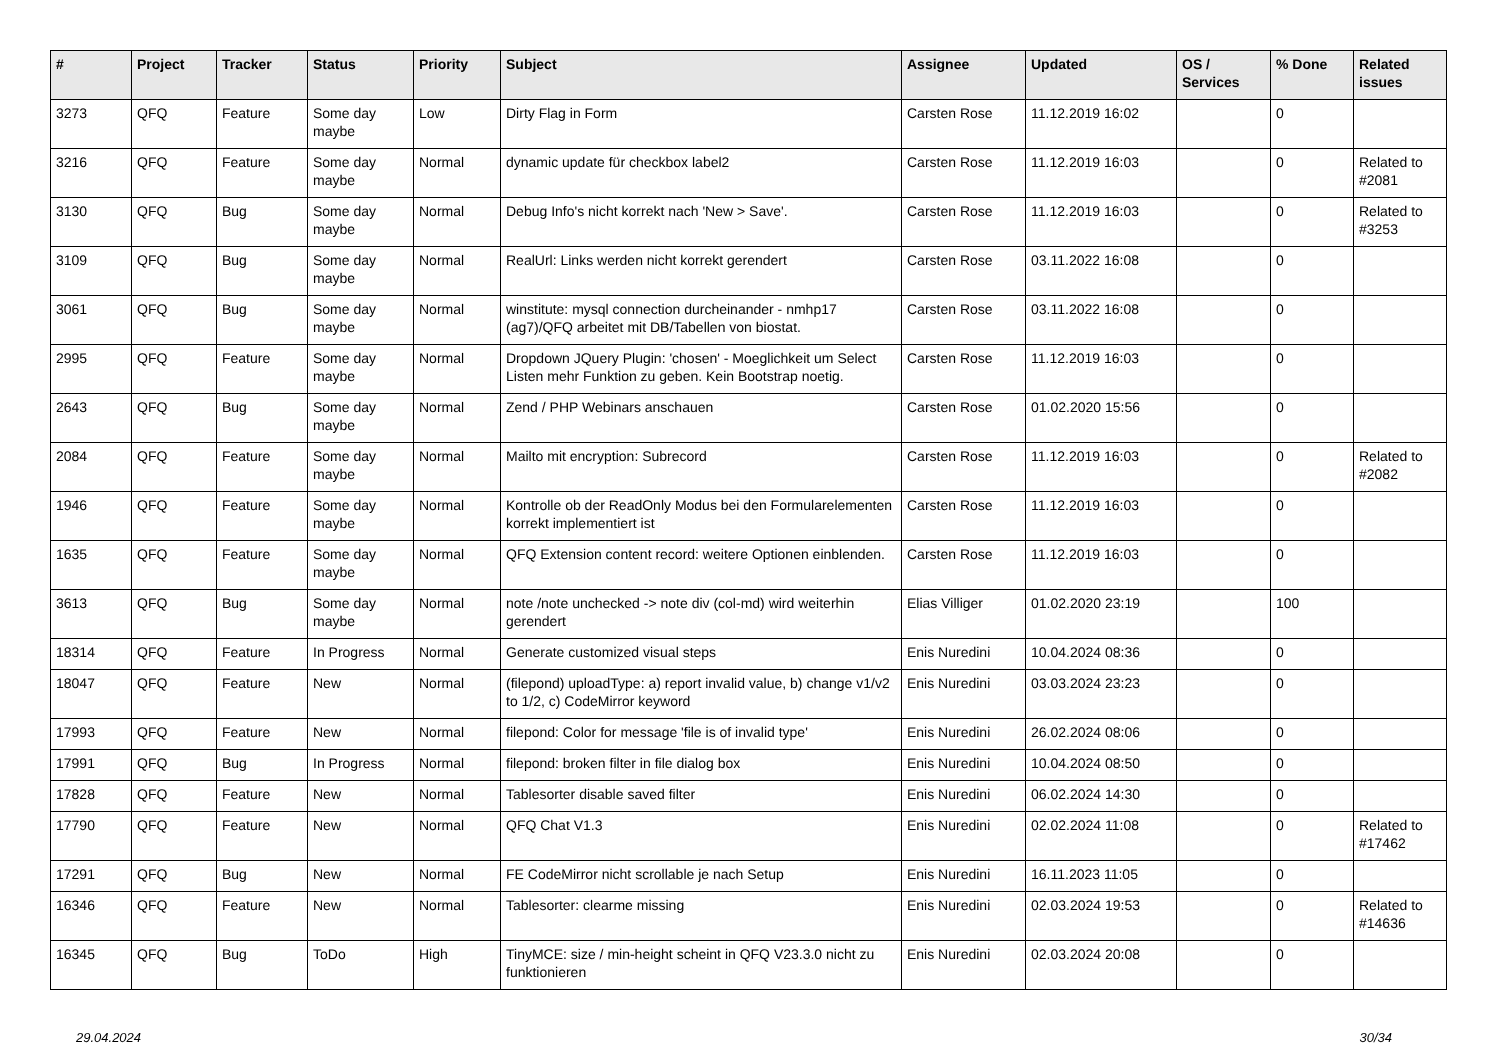| # | Project | Tracker | Status | Priority | Subject | Assignee | Updated | OS / Services | % Done | Related issues |
| --- | --- | --- | --- | --- | --- | --- | --- | --- | --- | --- |
| 3273 | QFQ | Feature | Some day maybe | Low | Dirty Flag in Form | Carsten Rose | 11.12.2019 16:02 | | 0 | |
| 3216 | QFQ | Feature | Some day maybe | Normal | dynamic update für checkbox label2 | Carsten Rose | 11.12.2019 16:03 | | 0 | Related to #2081 |
| 3130 | QFQ | Bug | Some day maybe | Normal | Debug Info's nicht korrekt nach 'New > Save'. | Carsten Rose | 11.12.2019 16:03 | | 0 | Related to #3253 |
| 3109 | QFQ | Bug | Some day maybe | Normal | RealUrl: Links werden nicht korrekt gerendert | Carsten Rose | 03.11.2022 16:08 | | 0 | |
| 3061 | QFQ | Bug | Some day maybe | Normal | winstitute: mysql connection durcheinander - nmhp17 (ag7)/QFQ arbeitet mit DB/Tabellen von biostat. | Carsten Rose | 03.11.2022 16:08 | | 0 | |
| 2995 | QFQ | Feature | Some day maybe | Normal | Dropdown JQuery Plugin: 'chosen' - Moeglichkeit um Select Listen mehr Funktion zu geben. Kein Bootstrap noetig. | Carsten Rose | 11.12.2019 16:03 | | 0 | |
| 2643 | QFQ | Bug | Some day maybe | Normal | Zend / PHP Webinars anschauen | Carsten Rose | 01.02.2020 15:56 | | 0 | |
| 2084 | QFQ | Feature | Some day maybe | Normal | Mailto mit encryption: Subrecord | Carsten Rose | 11.12.2019 16:03 | | 0 | Related to #2082 |
| 1946 | QFQ | Feature | Some day maybe | Normal | Kontrolle ob der ReadOnly Modus bei den Formularelementen korrekt implementiert ist | Carsten Rose | 11.12.2019 16:03 | | 0 | |
| 1635 | QFQ | Feature | Some day maybe | Normal | QFQ Extension content record: weitere Optionen einblenden. | Carsten Rose | 11.12.2019 16:03 | | 0 | |
| 3613 | QFQ | Bug | Some day maybe | Normal | note /note unchecked -> note div (col-md) wird weiterhin gerendert | Elias Villiger | 01.02.2020 23:19 | | 100 | |
| 18314 | QFQ | Feature | In Progress | Normal | Generate customized visual steps | Enis Nuredini | 10.04.2024 08:36 | | 0 | |
| 18047 | QFQ | Feature | New | Normal | (filepond) uploadType: a) report invalid value, b) change v1/v2 to 1/2, c) CodeMirror keyword | Enis Nuredini | 03.03.2024 23:23 | | 0 | |
| 17993 | QFQ | Feature | New | Normal | filepond: Color for message 'file is of invalid type' | Enis Nuredini | 26.02.2024 08:06 | | 0 | |
| 17991 | QFQ | Bug | In Progress | Normal | filepond: broken filter in file dialog box | Enis Nuredini | 10.04.2024 08:50 | | 0 | |
| 17828 | QFQ | Feature | New | Normal | Tablesorter disable saved filter | Enis Nuredini | 06.02.2024 14:30 | | 0 | |
| 17790 | QFQ | Feature | New | Normal | QFQ Chat V1.3 | Enis Nuredini | 02.02.2024 11:08 | | 0 | Related to #17462 |
| 17291 | QFQ | Bug | New | Normal | FE CodeMirror nicht scrollable je nach Setup | Enis Nuredini | 16.11.2023 11:05 | | 0 | |
| 16346 | QFQ | Feature | New | Normal | Tablesorter: clearme missing | Enis Nuredini | 02.03.2024 19:53 | | 0 | Related to #14636 |
| 16345 | QFQ | Bug | ToDo | High | TinyMCE: size / min-height scheint in QFQ V23.3.0 nicht zu funktionieren | Enis Nuredini | 02.03.2024 20:08 | | 0 | |
29.04.2024 30/34